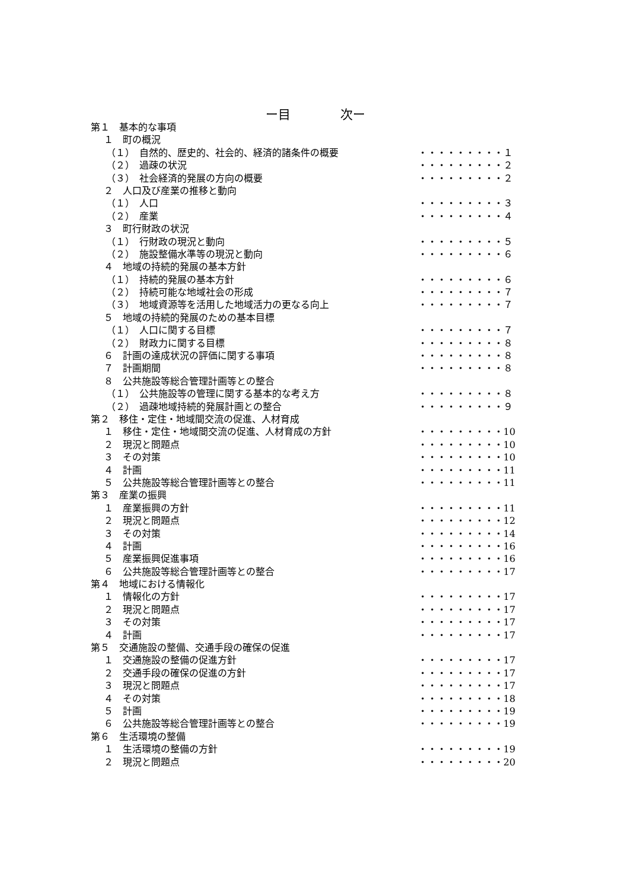ー目　　　　次ー
第１　基本的な事項
１　町の概況
（１）　自然的、歴史的、社会的、経済的諸条件の概要 ・・・・・・・・・１
（２）　過疎の状況 ・・・・・・・・・２
（３）　社会経済的発展の方向の概要 ・・・・・・・・・２
２　人口及び産業の推移と動向
（１）　人口 ・・・・・・・・・３
（２）　産業 ・・・・・・・・・４
３　町行財政の状況
（１）　行財政の現況と動向 ・・・・・・・・・５
（２）　施設整備水準等の現況と動向 ・・・・・・・・・６
４　地域の持続的発展の基本方針
（１）　持続的発展の基本方針 ・・・・・・・・・６
（２）　持続可能な地域社会の形成 ・・・・・・・・・７
（３）　地域資源等を活用した地域活力の更なる向上 ・・・・・・・・・７
５　地域の持続的発展のための基本目標
（１）　人口に関する目標 ・・・・・・・・・７
（２）　財政力に関する目標 ・・・・・・・・・８
６　計画の達成状況の評価に関する事項 ・・・・・・・・・８
７　計画期間 ・・・・・・・・・８
８　公共施設等総合管理計画等との整合
（１）　公共施設等の管理に関する基本的な考え方 ・・・・・・・・・８
（２）　過疎地域持続的発展計画との整合 ・・・・・・・・・９
第２　移住・定住・地域間交流の促進、人材育成
１　移住・定住・地域間交流の促進、人材育成の方針 ・・・・・・・・・10
２　現況と問題点 ・・・・・・・・・10
３　その対策 ・・・・・・・・・10
４　計画 ・・・・・・・・・11
５　公共施設等総合管理計画等との整合 ・・・・・・・・・11
第３　産業の振興
１　産業振興の方針 ・・・・・・・・・11
２　現況と問題点 ・・・・・・・・・12
３　その対策 ・・・・・・・・・14
４　計画 ・・・・・・・・・16
５　産業振興促進事項 ・・・・・・・・・16
６　公共施設等総合管理計画等との整合 ・・・・・・・・・17
第４　地域における情報化
１　情報化の方針 ・・・・・・・・・17
２　現況と問題点 ・・・・・・・・・17
３　その対策 ・・・・・・・・・17
４　計画 ・・・・・・・・・17
第５　交通施設の整備、交通手段の確保の促進
１　交通施設の整備の促進方針 ・・・・・・・・・17
２　交通手段の確保の促進の方針 ・・・・・・・・・17
３　現況と問題点 ・・・・・・・・・17
４　その対策 ・・・・・・・・・18
５　計画 ・・・・・・・・・19
６　公共施設等総合管理計画等との整合 ・・・・・・・・・19
第６　生活環境の整備
１　生活環境の整備の方針 ・・・・・・・・・19
２　現況と問題点 ・・・・・・・・・20